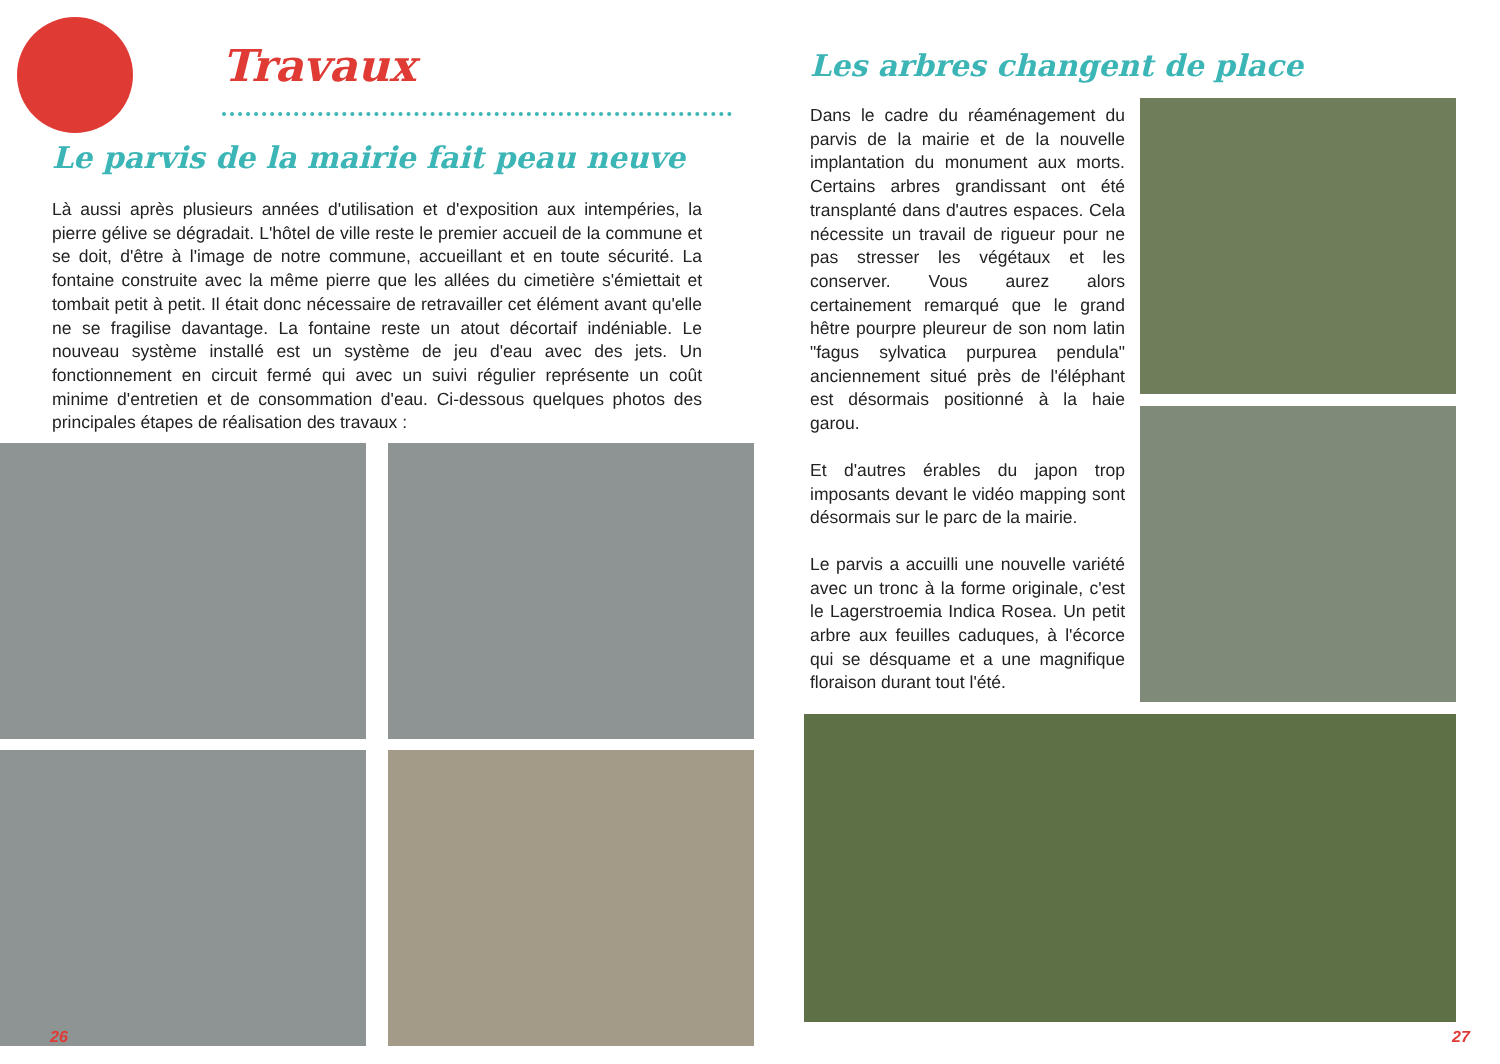Travaux
Le parvis de la mairie fait peau neuve
Là aussi après plusieurs années d'utilisation et d'exposition aux intempéries, la pierre gélive se dégradait. L'hôtel de ville reste le premier accueil de la commune et se doit, d'être à l'image de notre commune, accueillant et en toute sécurité. La fontaine construite avec la même pierre que les allées du cimetière s'émiettait et tombait petit à petit. Il était donc nécessaire de retravailler cet élément avant qu'elle ne se fragilise davantage. La fontaine reste un atout décortaif indéniable. Le nouveau système installé est un système de jeu d'eau avec des jets. Un fonctionnement en circuit fermé qui avec un suivi régulier représente un coût minime d'entretien et de consommation d'eau. Ci-dessous quelques photos des principales étapes de réalisation des travaux :
26
Les arbres changent de place
Dans le cadre du réaménagement du parvis de la mairie et de la nouvelle implantation du monument aux morts. Certains arbres grandissant ont été transplanté dans d'autres espaces. Cela nécessite un travail de rigueur pour ne pas stresser les végétaux et les conserver. Vous aurez alors certainement remarqué que le grand hêtre pourpre pleureur de son nom latin "fagus sylvatica purpurea pendula" anciennement situé près de l'éléphant est désormais positionné à la haie garou.
Et d'autres érables du japon trop imposants devant le vidéo mapping sont désormais sur le parc de la mairie.
Le parvis a accuilli une nouvelle variété avec un tronc à la forme originale, c'est le Lagerstroemia Indica Rosea. Un petit arbre aux feuilles caduques, à l'écorce qui se désquame et a une magnifique floraison durant tout l'été.
27